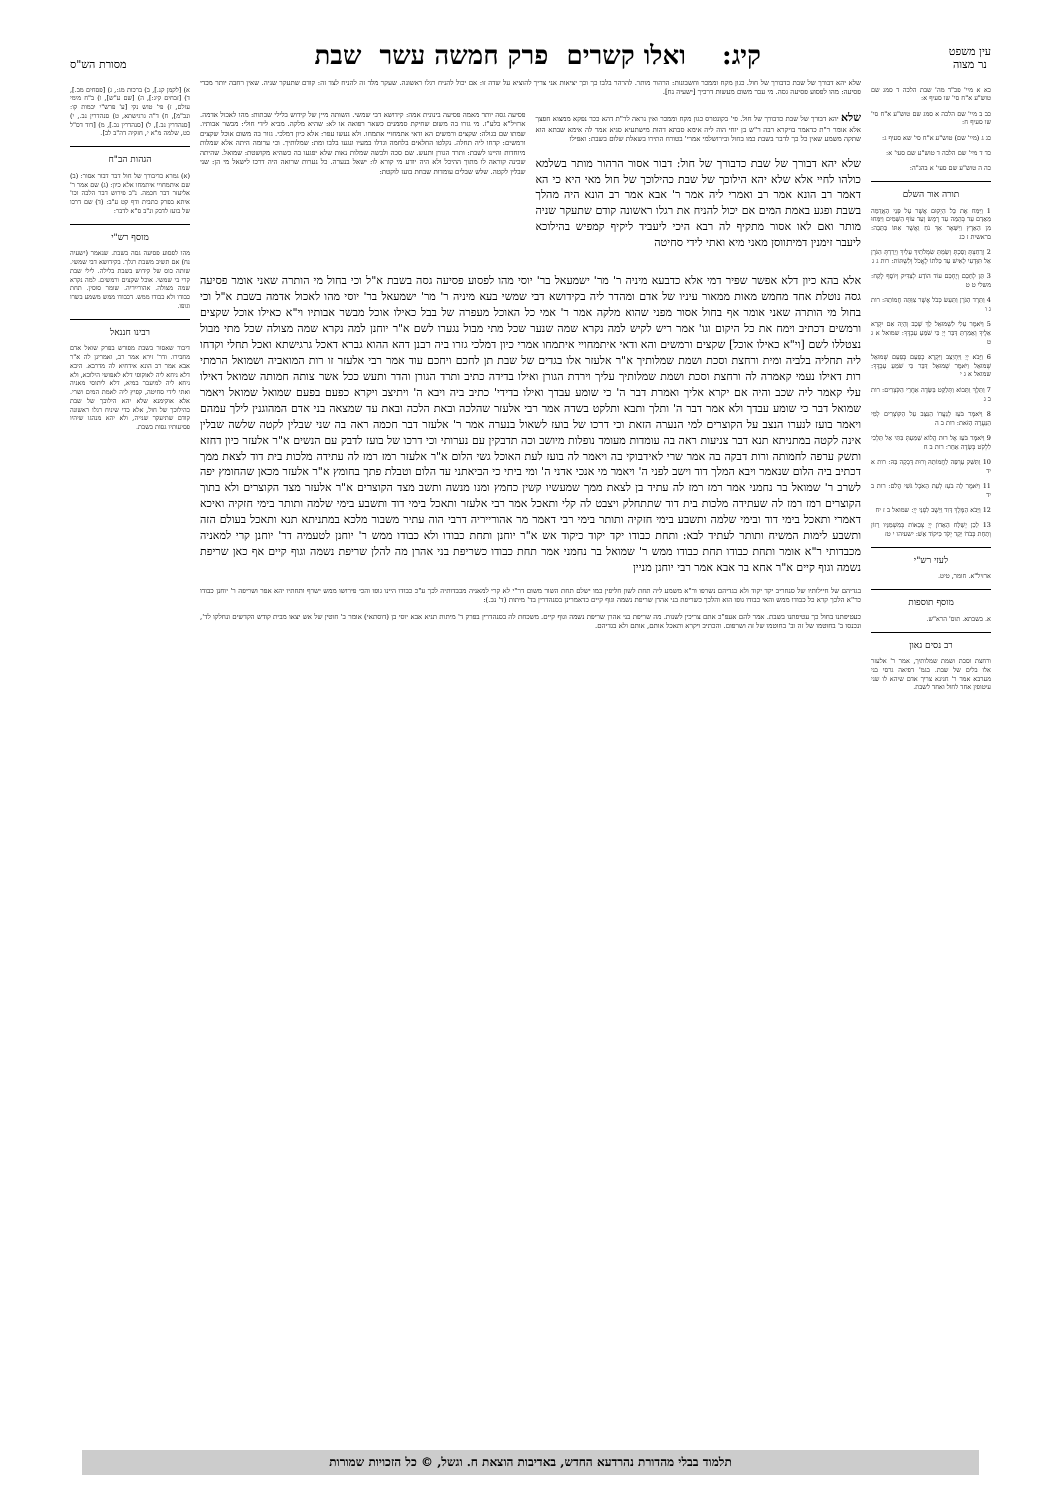עין משפט
נר מצוה
קיג: ואלו קשרים פרק חמשה עשר שבת
מסורת הש"ס
כא א מיי' פכ"ד מה' שבת הלכה ד סמג שם טוש"ע א"ח סי' שו סעיף א:
כב ב מיי' שם הלכה א סמג שם טוש"ע א"ח סי' שו סעיף ח:
כג ג (מיי' שם) טוש"ע א"ח סי' שא סעיף ג:
כד ד מיי' שם הלכה ד טוש"ע שם סעי' א:
כה ה טוש"ע שם סעי' א בהג"ה:
תורה אור השלם
1 וַיִּמַח אֶת כָּל הַיְקוּם אֲשֶׁר עַל פְּנֵי הָאֲדָמָה מֵאָדָם עַד בְּהֵמָה עַד רֶמֶשׂ וְעַד עוֹף הַשָּׁמַיִם וַיִּמָּחוּ מִן הָאָרֶץ וַיִּשָּׁאֶר אַךְ נֹחַ וַאֲשֶׁר אִתּוֹ בַּתֵּבָה: בראשית ז כג
2 וְרָחַצְתְּ וָסַכְתְּ וְשַׂמְתְּ שִׂמְלֹתַיִךְ עָלַיִךְ וְיָרַדְתְּ הַגֹּרֶן אַל תִּוָּדְעִי לָאִישׁ עַד כַּלֹּתוֹ לֶאֱכֹל וְלִשְׁתּוֹת: רות ג ג
3 תֵּן לְחָכָם וְיֶחְכַּם עוֹד הוֹדַע לְצַדִּיק וְיוֹסֶף לֶקַח: משלי ט ט
4 וַתֵּרֶד הַגֹּרֶן וַתַּעַשׂ כְּכֹל אֲשֶׁר צִוַּתָּה חֲמוֹתָהּ: רות ג ו
5 וַיֹּאמֶר עֵלִי לִשְׁמוּאֵל לֵךְ שְׁכָב וְהָיָה אִם יִקְרָא אֵלֶיךָ וְאָמַרְתָּ דַּבֵּר יְיָ כִּי שֹׁמֵעַ עַבְדֶּךָ: שמואל א ג ט
6 וַיָּבֹא יְיָ וַיִּתְיַצַּב וַיִּקְרָא כְפַעַם בְּפַעַם שְׁמוּאֵל שְׁמוּאֵל וַיֹּאמֶר שְׁמוּאֵל דַּבֵּר כִּי שֹׁמֵעַ עַבְדֶּךָ: שמואל א ג י
7 וַתֵּלֶךְ וַתָּבוֹא וַתְּלַקֵּט בַּשָּׂדֶה אַחֲרֵי הַקֹּצְרִים: רות ב ג
8 וַיֹּאמֶר בֹּעַז לְנַעֲרוֹ הַנִּצָּב עַל הַקּוֹצְרִים לְמִי הַנַּעֲרָה הַזֹּאת: רות ב ה
9 וַיֹּאמֶר בֹּעַז אֶל רוּת הֲלוֹא שָׁמַעַתְּ בִּתִּי אַל תֵּלְכִי לִלְקֹט בְּשָׂדֶה אַחֵר: רות ב ח
10 וַתִּשַּׁק עָרְפָּה לַחֲמוֹתָהּ וְרוּת דָּבְקָה בָּהּ: רות א יד
11 וַיֹּאמֶר לָה בֹעַז לְעֵת הָאֹכֶל גֹּשִׁי הֲלֹם: רות ב יד
12 וַיָּבֹא הַמֶּלֶךְ דָּוִד וַיֵּשֶׁב לִפְנֵי יְיָ: שמואל ב ז יח
13 לָכֵן יְשַׁלַּח הָאָדוֹן יְיָ צְבָאוֹת בְּמִשְׁמַנָּיו רָזוֹן וְתַחַת כְּבֹדוֹ יֵקַד יְקֹד כִּיקוֹד אֵשׁ: ישעיהו י טז
לעזי רש"י
ארזיל"א. חומר, טיט.
מוסף תוספות
א. בשבתא. תוס' הרא"ש.
רב נסים גאון
ורחצת וסכת ושמת שמלותיך, אמר ר' אלעזר אלו בלים של שבת. בגמ' דפיאה גרסי בני מערבא אמר ר' חנינא צריך אדם שיהא לו שני עיטופין אחד לחול ואחד לשבת.
שלא יהא דבורך של שבת כדבורך של חול. כגון מקח וממכר וחשבונות: הרהור מותר. להרהר בלבו כך וכך יציאות אני צריך להוציא על שדה זו: אם יכול להניח רגלו ראשונה. שעקר מלד זה להניח לצד זה: קודם שתעקר שניה. שאין רחבה יותר מכדי פסיעה: מהו לפסוע פסיעה גסה. מי עבר משום מעשות דרכיך [ישעיה נח].
שלא יהא דבורך של שבת כדבורך של חול. פי' בקונטרס כגון מקח וממכר ואין נראה לר"ת דהא ככר נפקא ממצוא חפצך אלא אומר ר"ת כדאמר בויקרא רבה ר"ש בן יוחי הוה ליה אימא סבתא דהות מישתעיא סגיא אמר לה אימא שבתא הוא שתקה משמע שאין כל כך לדבר בשבת כמו בחול ובירושלמי אמרי' בטורח התירו בשאלת שלום בשבת: ואפילו
שלא יהא דבורך של שבת כדבורך של חול: דבור אסור הרהור מותר בשלמא כולהו לחיי אלא שלא יהא הילוכך של שבת כהילוכך של חול מאי היא כי הא דאמר רב הונא אמר רב ואמרי ליה אמר ר' אבא אמר רב הונא היה מהלך בשבת ופגע באמת המים אם יכול להניח את רגלו ראשונה קודם שתעקר שניה מותר ואם לאו אסור מתקיף לה רבא היכי ליעביד ליקיף קמפיש בהילוכא ליעבר זימנין דמיתווסן מאני מיא ואתי לידי סחיטה
פסיעה גסה יותר מאמה פסיעה בינונית אמה: קידושא דבי שמשי. השותה מיין של קידוש בלילי שבתות: מהו לאכול אדמה. ארזיל"א בלע"ז. מי גזרו בה משום שחיקת סממנים כשאר רפואה או לא: שהיא מלקה. מביא לידי חולי: מבשר אבותיו. שמתו שם בגולה: שקצים ורמשים הא ודאי אתמחויי אתמחו. ולא נעשו עפר: אלא כיון דמלכי. גזור בה משום אוכל שקצים ורמשים: קדחו ליה תחלה. נקלטו החלאים בלחמה וגדלו במעיו ונגעו בלבו ומת: שמלותיך. וכי ערומה היתה אלא שמלות מיוחדות והיינו לשבת: ותרד הגורן ותעש. שם סכה ולבשה שמלות נאות שלא יפגעו בה כשהיא מקושטת: שמואל. שהיתה שכינה קוראה לו מתוך ההיכל ולא היה יודע מי קורא לו: ישאל בנערה. כל נערות שרואה היה דרכו לישאל מי הן: שני שבלין לקטה. שלש שבלים עומדות שבחת בועז לוקטת:
אלא בהא כיון דלא אפשר שפיר דמי אלא כדבעא מיניה ר' מר' ישמעאל בר' יוסי מהו לפסוע פסיעה גסה בשבת א"ל וכי בחול מי הותרה שאני אומר פסיעה גסה נוטלת אחד מחמש מאות ממאור עיניו של אדם ומהדר ליה בקידושא דבי שמשי בעא מיניה ר' מר' ישמעאל בר' יוסי מהו לאכול אדמה בשבת א"ל וכי בחול מי הותרה שאני אומר אף בחול אסור מפני שהוא מלקה אמר ר' אמי כל האוכל מעפרה של בבל כאילו אוכל מבשר אבותיו וי"א כאילו אוכל שקצים ורמשים דכתיב וימח את כל היקום וגו' אמר ריש לקיש למה נקרא שמה שנער שכל מתי מבול נגערו לשם א"ר יוחנן למה נקרא שמה מצולה שכל מתי מבול נצטללו לשם [וי"א כאילו אוכל] שקצים ורמשים והא ודאי איתמחויי איתמחו אמרי כיון דמלכי גזרו ביה רבנן דהא ההוא גברא דאכל גרגישתא ואכל תחלי וקדחו ליה תחליה בלביה ומית ורחצת וסכת ושמת שמלותיך א"ר אלעזר אלו בגדים של שבת תן לחכם ויחכם עוד אמר רבי אלעזר זו רות המואביה ושמואל הרמתי רות דאילו נעמי קאמרה לה ורחצת וסכת ושמת שמלותיך עליך וירדת הגורן ואילו בדידה כתיב ותרד הגורן והדר ותעש ככל אשר צותה חמותה שמואל דאילו עלי קאמר ליה שכב והיה אם יקרא אליך ואמרת דבר ה' כי שומע עבדך ואילו בדידי' כתיב ביה ויבא ה' ויתיצב ויקרא כפעם בפעם שמואל שמואל ויאמר שמואל דבר כי שומע עבדך ולא אמר דבר ה' ותלך ותבא ותלקט בשדה אמר רבי אלעזר שהלכה ובאת הלכה ובאת עד שמצאה בני אדם המהוגנין לילך עמהם ויאמר בועז לנערו הנצב על הקוצרים למי הנערה הזאת וכי דרכו של בועז לשאול בנערה אמר ר' אלעזר דבר חכמה ראה בה שני שבלין לקטה שלשה שבלין אינה לקטה במתניתא תנא דבר צניעות ראה בה עומדות מעומד נופלות מיושב וכה תדבקין עם נערותי וכי דרכו של בועז לדבק עם הנשים א"ר אלעזר כיון דחזא ותשק ערפה לחמותה ורות דבקה בה אמר שרי לאידבוקי בה ויאמר לה בועז לעת האוכל גשי הלום א"ר אלעזר רמז רמז לה עתידה מלכות בית דוד לצאת ממך דכתיב ביה הלום שנאמר ויבא המלך דוד וישב לפני ה' ויאמר מי אנכי אדני ה' ומי ביתי כי הביאתני עד הלום וטבלת פתך בחומץ א"ר אלעזר מכאן שהחומץ יפה לשרב ר' שמואל בר נחמני אמר רמז רמז לה עתיד בן לצאת ממך שמעשיו קשין כחמץ ומנו מנשה ותשב מצד הקוצרים א"ר אלעזר מצד הקוצרים ולא בתוך הקוצרים רמז רמז לה שעתידה מלכות בית דוד שתתחלק ויצבט לה קלי ותאכל אמר רבי אלעזר ותאכל בימי דוד ותשבע בימי שלמה ותותר בימי חזקיה ואיכא דאמרי ותאכל בימי דוד ובימי שלמה ותשבע בימי חזקיה ותותר בימי רבי דאמר מר אהורייריה דרבי הוה עתיר משבור מלכא במתניתא תנא ותאכל בעולם הזה ותשבע לימות המשיח ותותר לעתיד לבא: ותחת כבודו יקד יקוד כיקוד אש א"ר יוחנן ותחת כבודו ולא כבודו ממש ר' יוחנן לטעמיה דר' יוחנן קרי למאניה מכבדותי ר"א אומר ותחת כבודו תחת כבודו ממש ר' שמואל בר נחמני אמר תחת כבודו כשריפת בני אהרן מה להלן שריפת נשמה וגוף קיים אף כאן שריפת נשמה וגוף קיים א"ר אחא בר אבא אמר רבי יוחנן מניין
בגדיהם של חיילותיו של סנחריב יקד יקוד ולא בגדיהם נשרפו ור"א משמע ליה תחת לשון חליפין כמו ישלם תחת השור משום דר"י לא קרי למאניה מכבדותיה לכך ע"כ כבודו היינו גופו והכי פירושו ממש ישרף ותחתיו יהא אפר ושריפה ר' יוחנן כבודו כר"א הלכך קרא כל כבודו ממש והאי כבודו גופו הוא והלכך כשריפת בני אהרן שריפת נשמה וגוף קיים כדאמרינן בסנהדרין בד' מיתות (ד' נב.):
כעטיפתנו בחול כך עטיפתנו בשבת. אמר להם אעפ"כ אתם צריכין לשנות. מה שריפת בני אהרן שריפת נשמה וגוף קיים. משכחת לה בסנהדרין בפרק ד' מיתות תניא אבא יוסי בן (דוסתאי) אומר ב' חוטין של אש יצאו מבית קודש הקדשים ונחלקו לד', ונכנסו ב' בחוטמו של זה וב' בחוטמו של זה ושרפום. והכתיב ויקרא ותאכל אותם, אותם ולא בגדיהם.
א) [לקמן קנ.], ב) ברכות מג:, ג) [פסחים מב.], ד) [זבחים קיג:], ה) [שם ע"ש], ו) ב"ח מימי עולם, ז) פי' טוש נקי [ע' פרש"י יבמות קו: ונב"מ], ח) ד"ה גרגישתא, ט) סנהדרין נב., י) [סנהדרין נב.], ל) [סנהדרין נב.], מ) [דוד דס"ל כט, שלמה מ"א י, חזקיה דה"ב לב].
הגהות הב"ח
(א) גמרא כדיבורך של חול דבר דבור אסור: (ב) שם איתמחויי איתמחו אלא כיון: (ג) שם אמר ר' אליעזר דבר חכמה. נ"ב פירוש דבר הלכה וכו' איתא בפרק כתבית ודף קט ע"ב: (ד) שם דרכו של בועז לדבק ונ"ב ס"א לדבר:
מוסף רש"י
מהו לפסוע פסיעה גסה בשבת. שנאמר (ישעיה נח) אם תשיב משבת רגלך. בקידושא דבי שמשי. שותה כוס של קידוש בשבת בלילה. לילי שבת קרי בי שמשי. אוכל שקצים ורמשים. למה נקרא שמה מצולה. אהורייריה. שומר סוסין. תחת כבודו ולא כבודו ממש. דכבודו ממש משמע בשרו וגופו.
רבינו חננאל
דיבור שאסור בשבת מפורש בפרק שואל אדם מחבירו. ודר' זירא אמר רב, ואמרינן לה א"ר אבא אמר רב הונא אידחיא לה מדרבא. היכא דלא ניחא ליה לאוקופי דלא לאפושי הילוכא, ולא ניחא ליה למיעבר במיא, דלא ליתוסי מאניה ואתי לידי סחיטה, קפיץ ליה לאמת המים ושרי. אלא אוקימנא שלא יהא הילוכך של שבת כהילוכך של חול, אלא כדי שיניח רגלו ראשונה קודם שתיעקר שנייה, ולא יהא מנהגו שיהיו פסיעותיו גסות בשבת.
תלמוד בבלי מהדורת נהרדעא החדש, באדיבות הוצאת ח. וגשל, © כל הזכויות שמורות